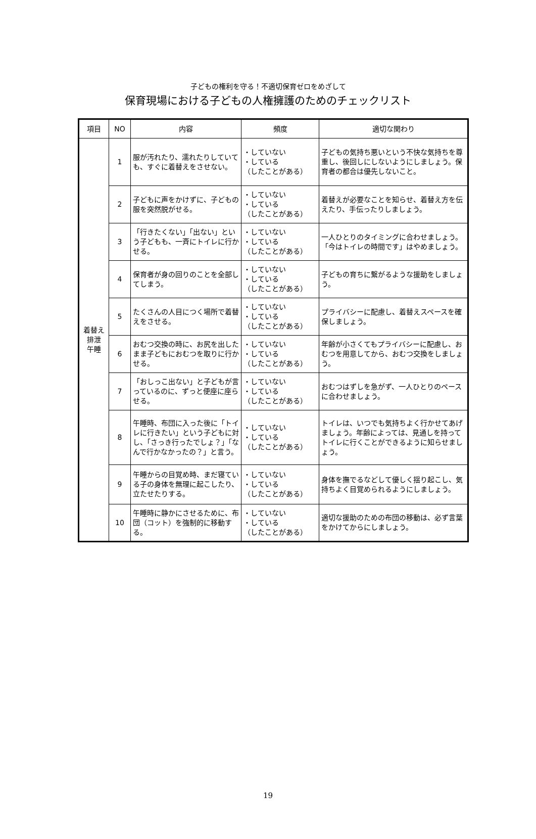子どもの権利を守る！不適切保育ゼロをめざして
保育現場における子どもの人権擁護のためのチェックリスト
| 項目 | NO | 内容 | 頻度 | 適切な関わり |
| --- | --- | --- | --- | --- |
| 着替え 排泄 午睡 | 1 | 服が汚れたり、濡れたりしていても、すぐに着替えをさせない。 | ・していない ・している （したことがある） | 子どもの気持ち悪いという不快な気持ちを尊重し、後回しにしないようにしましょう。保育者の都合は優先しないこと。 |
| | 2 | 子どもに声をかけずに、子どもの服を突然脱がせる。 | ・していない ・している （したことがある） | 着替えが必要なことを知らせ、着替え方を伝えたり、手伝ったりしましょう。 |
| | 3 | 「行きたくない」「出ない」という子どもも、一斉にトイレに行かせる。 | ・していない ・している （したことがある） | 一人ひとりのタイミングに合わせましょう。「今はトイレの時間です」はやめましょう。 |
| | 4 | 保育者が身の回りのことを全部してしまう。 | ・していない ・している （したことがある） | 子どもの育ちに繋がるような援助をしましょう。 |
| | 5 | たくさんの人目につく場所で着替えをさせる。 | ・していない ・している （したことがある） | プライバシーに配慮し、着替えスペースを確保しましょう。 |
| | 6 | おむつ交換の時に、お尻を出したまま子どもにおむつを取りに行かせる。 | ・していない ・している （したことがある） | 年齢が小さくてもプライバシーに配慮し、おむつを用意してから、おむつ交換をしましょう。 |
| | 7 | 「おしっこ出ない」と子どもが言っているのに、ずっと便座に座らせる。 | ・していない ・している （したことがある） | おむつはずしを急がず、一人ひとりのペースに合わせましょう。 |
| | 8 | 午睡時、布団に入った後に「トイレに行きたい」という子どもに対し、「さっき行ったでしょ？」「なんで行かなかったの？」と言う。 | ・していない ・している （したことがある） | トイレは、いつでも気持ちよく行かせてあげましょう。年齢によっては、見通しを持ってトイレに行くことができるように知らせましょう。 |
| | 9 | 午睡からの目覚め時、まだ寝ている子の身体を無理に起こしたり、立たせたりする。 | ・していない ・している （したことがある） | 身体を撫でるなどして優しく揺り起こし、気持ちよく目覚められるようにしましょう。 |
| | 10 | 午睡時に静かにさせるために、布団（コット）を強制的に移動する。 | ・していない ・している （したことがある） | 適切な援助のための布団の移動は、必ず言葉をかけてからにしましょう。 |
19